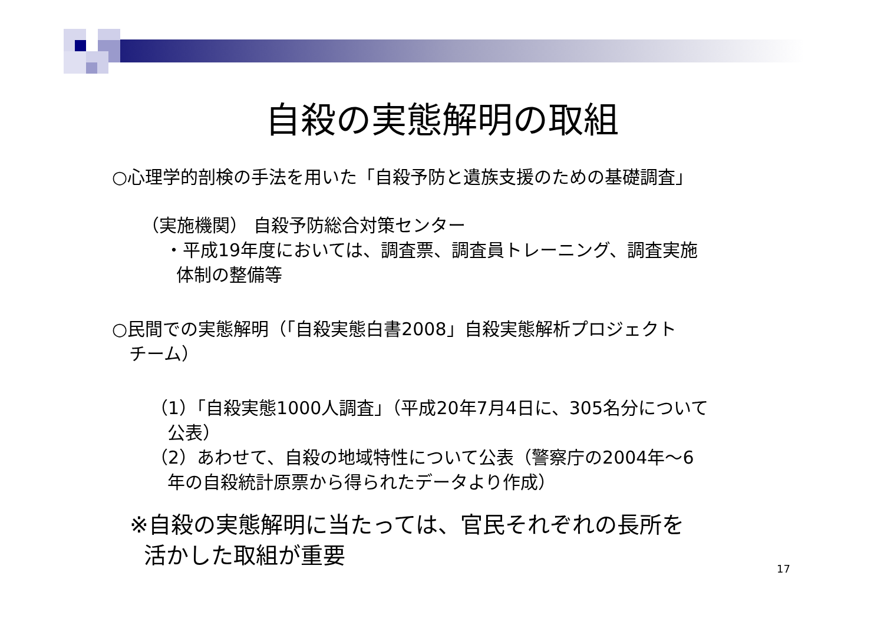自殺の実態解明の取組
○心理学的剖検の手法を用いた「自殺予防と遺族支援のための基礎調査」
（実施機関） 自殺予防総合対策センター
・平成19年度においては、調査票、調査員トレーニング、調査実施
体制の整備等
○民間での実態解明（「自殺実態白書2008」自殺実態解析プロジェクト
チーム）
（1）「自殺実態1000人調査」（平成20年7月4日に、305名分について
公表）
（2）あわせて、自殺の地域特性について公表（警察庁の2004年～6
年の自殺統計原票から得られたデータより作成）
※自殺の実態解明に当たっては、官民それぞれの長所を
活かした取組が重要
17